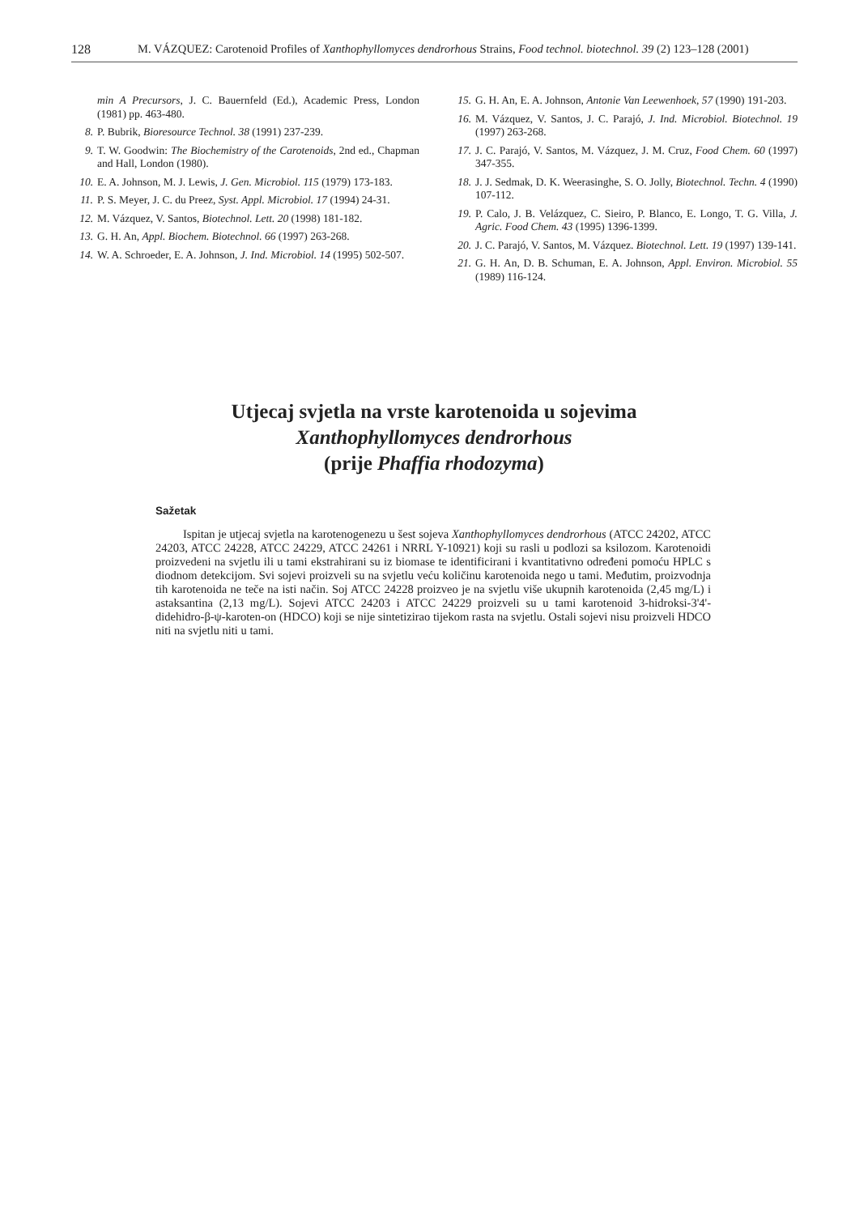128 M. VÁZQUEZ: Carotenoid Profiles of Xanthophyllomyces dendrorhous Strains, Food technol. biotechnol. 39 (2) 123–128 (2001)
min A Precursors, J. C. Bauernfeld (Ed.), Academic Press, London (1981) pp. 463-480.
8. P. Bubrik, Bioresource Technol. 38 (1991) 237-239.
9. T. W. Goodwin: The Biochemistry of the Carotenoids, 2nd ed., Chapman and Hall, London (1980).
10. E. A. Johnson, M. J. Lewis, J. Gen. Microbiol. 115 (1979) 173-183.
11. P. S. Meyer, J. C. du Preez, Syst. Appl. Microbiol. 17 (1994) 24-31.
12. M. Vázquez, V. Santos, Biotechnol. Lett. 20 (1998) 181-182.
13. G. H. An, Appl. Biochem. Biotechnol. 66 (1997) 263-268.
14. W. A. Schroeder, E. A. Johnson, J. Ind. Microbiol. 14 (1995) 502-507.
15. G. H. An, E. A. Johnson, Antonie Van Leewenhoek, 57 (1990) 191-203.
16. M. Vázquez, V. Santos, J. C. Parajó, J. Ind. Microbiol. Biotechnol. 19 (1997) 263-268.
17. J. C. Parajó, V. Santos, M. Vázquez, J. M. Cruz, Food Chem. 60 (1997) 347-355.
18. J. J. Sedmak, D. K. Weerasinghe, S. O. Jolly, Biotechnol. Techn. 4 (1990) 107-112.
19. P. Calo, J. B. Velázquez, C. Sieiro, P. Blanco, E. Longo, T. G. Villa, J. Agric. Food Chem. 43 (1995) 1396-1399.
20. J. C. Parajó, V. Santos, M. Vázquez. Biotechnol. Lett. 19 (1997) 139-141.
21. G. H. An, D. B. Schuman, E. A. Johnson, Appl. Environ. Microbiol. 55 (1989) 116-124.
Utjecaj svjetla na vrste karotenoida u sojevima
Xanthophyllomyces dendrorhous
(prije Phaffia rhodozyma)
Sažetak
Ispitan je utjecaj svjetla na karotenogenezu u šest sojeva Xanthophyllomyces dendrorhous (ATCC 24202, ATCC 24203, ATCC 24228, ATCC 24229, ATCC 24261 i NRRL Y-10921) koji su rasli u podlozi sa ksilozom. Karotenoidi proizvedeni na svjetlu ili u tami ekstrahirani su iz biomase te identificirani i kvantitativno određeni pomoću HPLC s diodnom detekcijom. Svi sojevi proizveli su na svjetlu veću količinu karotenoida nego u tami. Međutim, proizvodnja tih karotenoida ne teče na isti način. Soj ATCC 24228 proizveo je na svjetlu više ukupnih karotenoida (2,45 mg/L) i astaksantina (2,13 mg/L). Sojevi ATCC 24203 i ATCC 24229 proizveli su u tami karotenoid 3-hidroksi-3'4'-didehidro-β-ψ-karoten-on (HDCO) koji se nije sintetizirao tijekom rasta na svjetlu. Ostali sojevi nisu proizveli HDCO niti na svjetlu niti u tami.